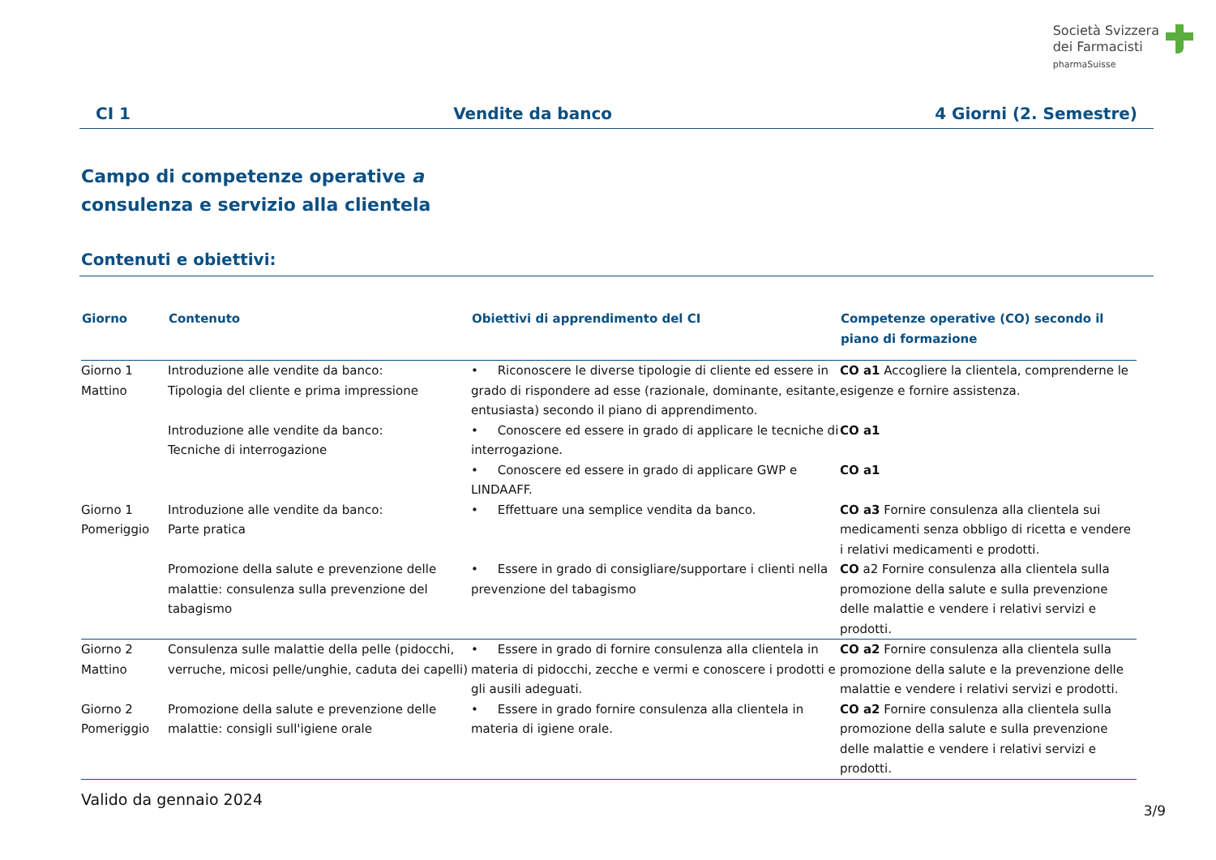Società Svizzera
dei Farmacisti
pharmaSuisse
CI 1 Vendite da banco 4 Giorni (2. Semestre)
Campo di competenze operative a
consulenza e servizio alla clientela
Contenuti e obiettivi:
| Giorno | Contenuto | Obiettivi di apprendimento del CI | Competenze operative (CO) secondo il piano di formazione |
| --- | --- | --- | --- |
| Giorno 1 Mattino | Introduzione alle vendite da banco: Tipologia del cliente e prima impressione | • Riconoscere le diverse tipologie di cliente ed essere in grado di rispondere ad esse (razionale, dominante, esitante, entusiasta) secondo il piano di apprendimento. | CO a1 Accogliere la clientela, comprenderne le esigenze e fornire assistenza. |
| | Introduzione alle vendite da banco: Tecniche di interrogazione | • Conoscere ed essere in grado di applicare le tecniche di interrogazione. | CO a1 |
| | | • Conoscere ed essere in grado di applicare GWP e LINDAAFF. | CO a1 |
| Giorno 1 Pomeriggio | Introduzione alle vendite da banco: Parte pratica | • Effettuare una semplice vendita da banco. | CO a3 Fornire consulenza alla clientela sui medicamenti senza obbligo di ricetta e vendere i relativi medicamenti e prodotti. |
| | Promozione della salute e prevenzione delle malattie: consulenza sulla prevenzione del tabagismo | • Essere in grado di consigliare/supportare i clienti nella prevenzione del tabagismo | CO a2 Fornire consulenza alla clientela sulla promozione della salute e sulla prevenzione delle malattie e vendere i relativi servizi e prodotti. |
| Giorno 2 Mattino | Consulenza sulle malattie della pelle (pidocchi, verruche, micosi pelle/unghie, caduta dei capelli) | • Essere in grado di fornire consulenza alla clientela in materia di pidocchi, zecche e vermi e conoscere i prodotti e gli ausili adeguati. | CO a2 Fornire consulenza alla clientela sulla promozione della salute e la prevenzione delle malattie e vendere i relativi servizi e prodotti. |
| Giorno 2 Pomeriggio | Promozione della salute e prevenzione delle malattie: consigli sull'igiene orale | • Essere in grado fornire consulenza alla clientela in materia di igiene orale. | CO a2 Fornire consulenza alla clientela sulla promozione della salute e sulla prevenzione delle malattie e vendere i relativi servizi e prodotti. |
Valido da gennaio 2024
3/9